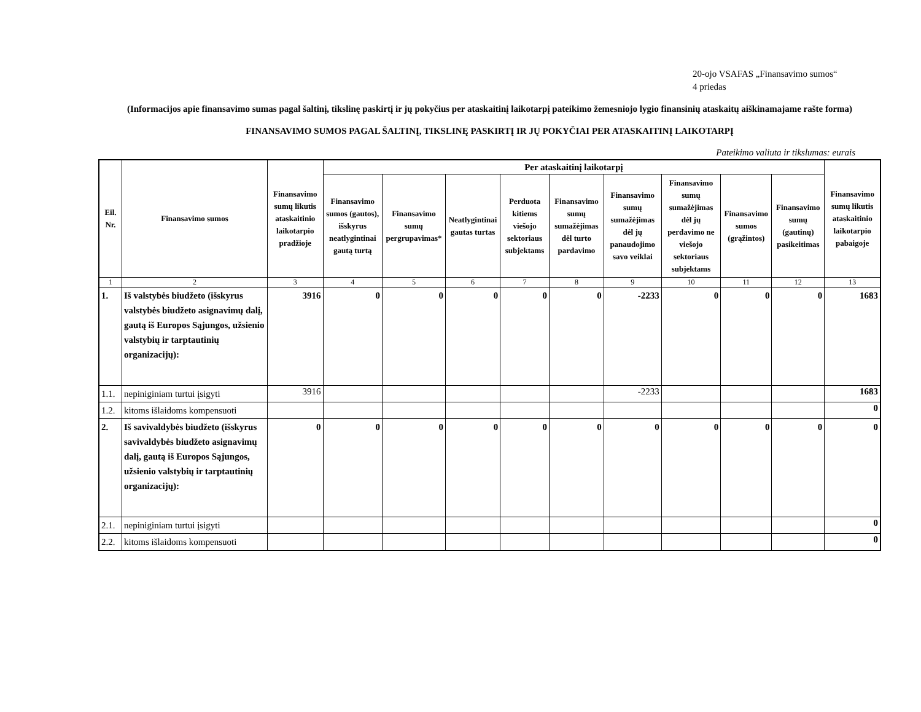20-ojo VSAFAS „Finansavimo sumos“
4 priedas
(Informacijos apie finansavimo sumas pagal šaltinį, tikslinę paskirtį ir jų pokyčius per ataskaitinį laikotarpį pateikimo žemesniojo lygio finansinių ataskaitų aiškinamajame rašte forma)
FINANSAVIMO SUMOS PAGAL ŠALTINĮ, TIKSLINĘ PASKIRTĮ IR JŲ POKYČIAI PER ATASKAITINĮ LAIKOTARPĮ
Pateikimo valiuta ir tikslumas: eurais
| Eil. Nr. | Finansavimo sumos | Finansavimo sumų likutis ataskaitinio laikotarpio pradžioje | Per ataskaitinį laikotarpį | | | | | | | | | Finansavimo sumų likutis ataskaitinio laikotarpio pabaigoje |
| --- | --- | --- | --- | --- | --- | --- | --- | --- | --- | --- | --- | --- |
| | | | Finansavimo sumos (gautos), išskyrus neatlygintinai gautą turtą | Finansavimo sumų pergrupavimas* | Neatlygintinai gautas turtas | Perduota kitiems viešojo sektoriaus subjektams | Finansavimo sumų sumažėjimas dėl turto pardavimo | Finansavimo sumų sumažėjimas dėl jų panaudojimo savo veiklai | Finansavimo sumų sumažėjimas dėl jų perdavimo ne viešojo sektoriaus subjektams | Finansavimo sumos (grąžintos) | Finansavimo sumų (gautinų) pasikeitimas | |
| 1 | 2 | 3 | 4 | 5 | 6 | 7 | 8 | 9 | 10 | 11 | 12 | 13 |
| 1. | Iš valstybės biudžeto (išskyrus valstybės biudžeto asignavimų dalį, gautą iš Europos Sąjungos, užsienio valstybių ir tarptautinių organizacijų): | 3916 | 0 | 0 | 0 | 0 | 0 | -2233 | 0 | 0 | 0 | 1683 |
| 1.1. | nepiniginiam turtui įsigyti | 3916 | | | | | | -2233 | | | | 1683 |
| 1.2. | kitoms išlaidoms kompensuoti | | | | | | | | | | | 0 |
| 2. | Iš savivaldybės biudžeto (išskyrus savivaldybės biudžeto asignavimų dalį, gautą iš Europos Sąjungos, užsienio valstybių ir tarptautinių organizacijų): | 0 | 0 | 0 | 0 | 0 | 0 | 0 | 0 | 0 | 0 | 0 |
| 2.1. | nepiniginiam turtui įsigyti | | | | | | | | | | | 0 |
| 2.2. | kitoms išlaidoms kompensuoti | | | | | | | | | | | 0 |